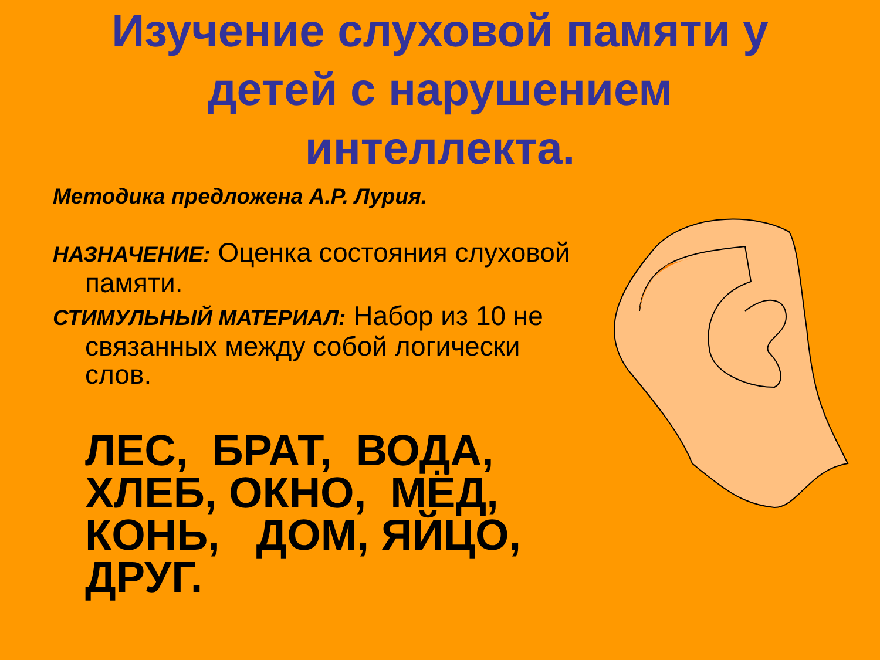Изучение слуховой памяти у
детей с нарушением
интеллекта.
Методика предложена А.Р. Лурия.
НАЗНАЧЕНИЕ: Оценка состояния слуховой памяти.
СТИМУЛЬНЫЙ МАТЕРИАЛ: Набор из 10 не связанных между собой логически слов.
ЛЕС, БРАТ, ВОДА, ХЛЕБ, ОКНО, МЁД, КОНЬ, ДОМ, ЯЙЦО, ДРУГ.